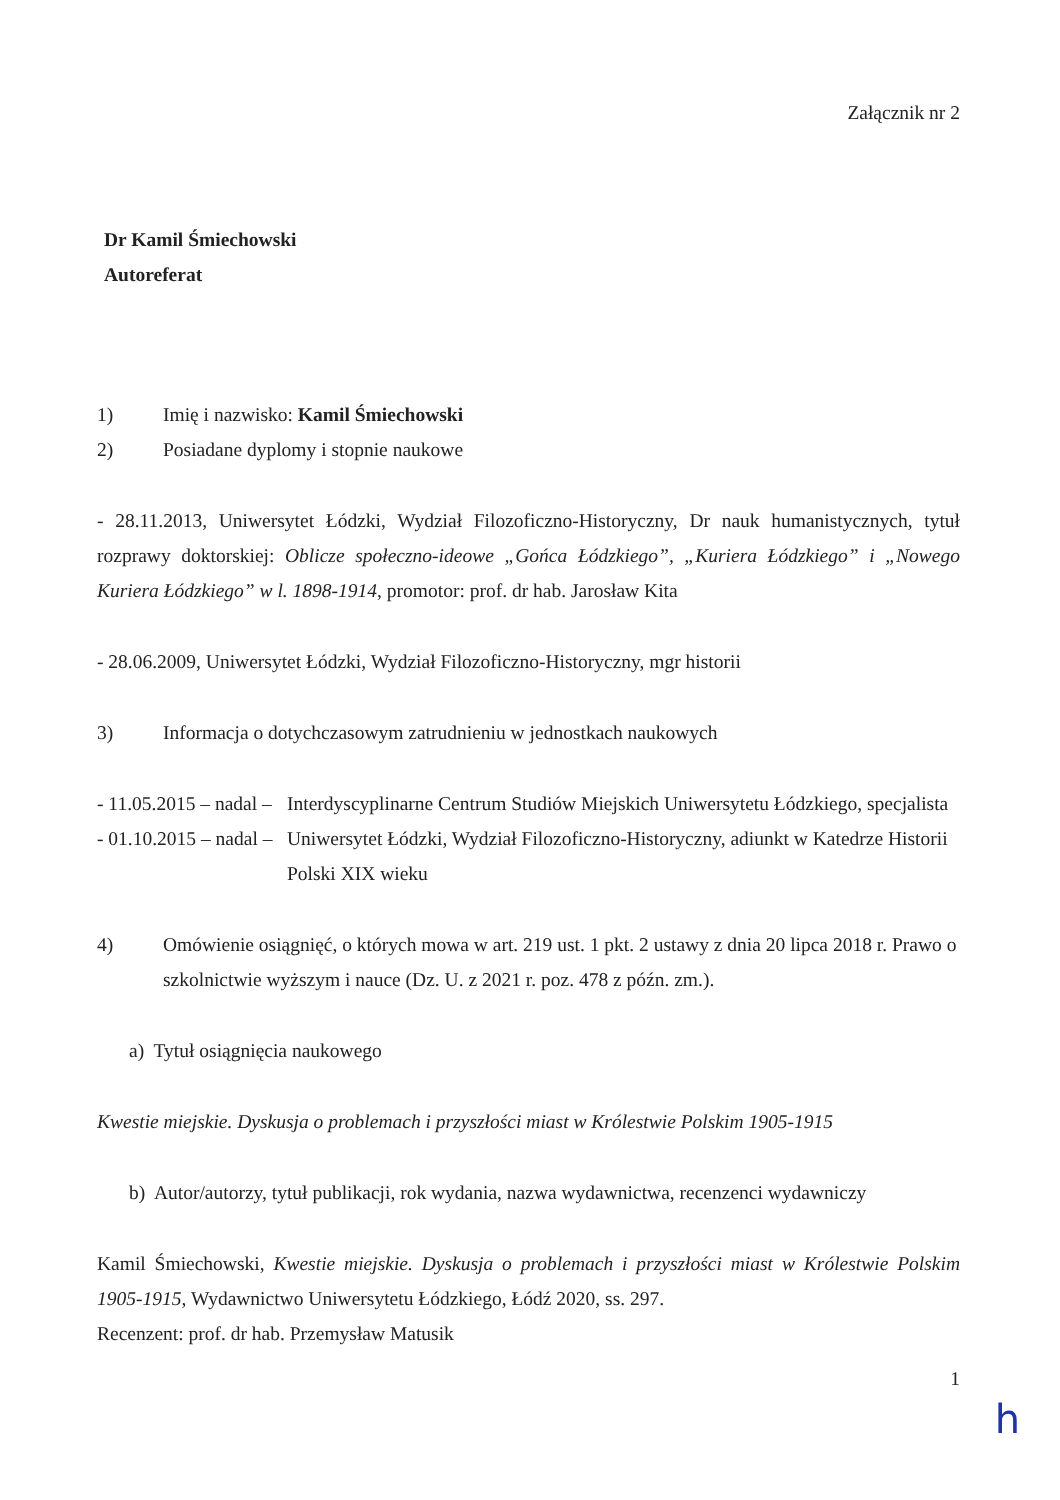Załącznik nr 2
Dr Kamil Śmiechowski
Autoreferat
1) Imię i nazwisko: Kamil Śmiechowski
2) Posiadane dyplomy i stopnie naukowe
- 28.11.2013, Uniwersytet Łódzki, Wydział Filozoficzno-Historyczny, Dr nauk humanistycznych, tytuł rozprawy doktorskiej: Oblicze społeczno-ideowe „Gońca Łódzkiego”, „Kuriera Łódzkiego” i „Nowego Kuriera Łódzkiego” w l. 1898-1914, promotor: prof. dr hab. Jarosław Kita
- 28.06.2009, Uniwersytet Łódzki, Wydział Filozoficzno-Historyczny, mgr historii
3) Informacja o dotychczasowym zatrudnieniu w jednostkach naukowych
- 11.05.2015 – nadal –
Interdyscyplinarne Centrum Studiów Miejskich Uniwersytetu Łódzkiego, specjalista
- 01.10.2015 – nadal –
Uniwersytet Łódzki, Wydział Filozoficzno-Historyczny, adiunkt w Katedrze Historii Polski XIX wieku
4) Omówienie osiągnięć, o których mowa w art. 219 ust. 1 pkt. 2 ustawy z dnia 20 lipca 2018 r. Prawo o szkolnictwie wyższym i nauce (Dz. U. z 2021 r. poz. 478 z późn. zm.).
a) Tytuł osiągnięcia naukowego
Kwestie miejskie. Dyskusja o problemach i przyszłości miast w Królestwie Polskim 1905-1915
b) Autor/autorzy, tytuł publikacji, rok wydania, nazwa wydawnictwa, recenzenci wydawniczy
Kamil Śmiechowski, Kwestie miejskie. Dyskusja o problemach i przyszłości miast w Królestwie Polskim 1905-1915, Wydawnictwo Uniwersytetu Łódzkiego, Łódź 2020, ss. 297.
Recenzent: prof. dr hab. Przemysław Matusik
1
h